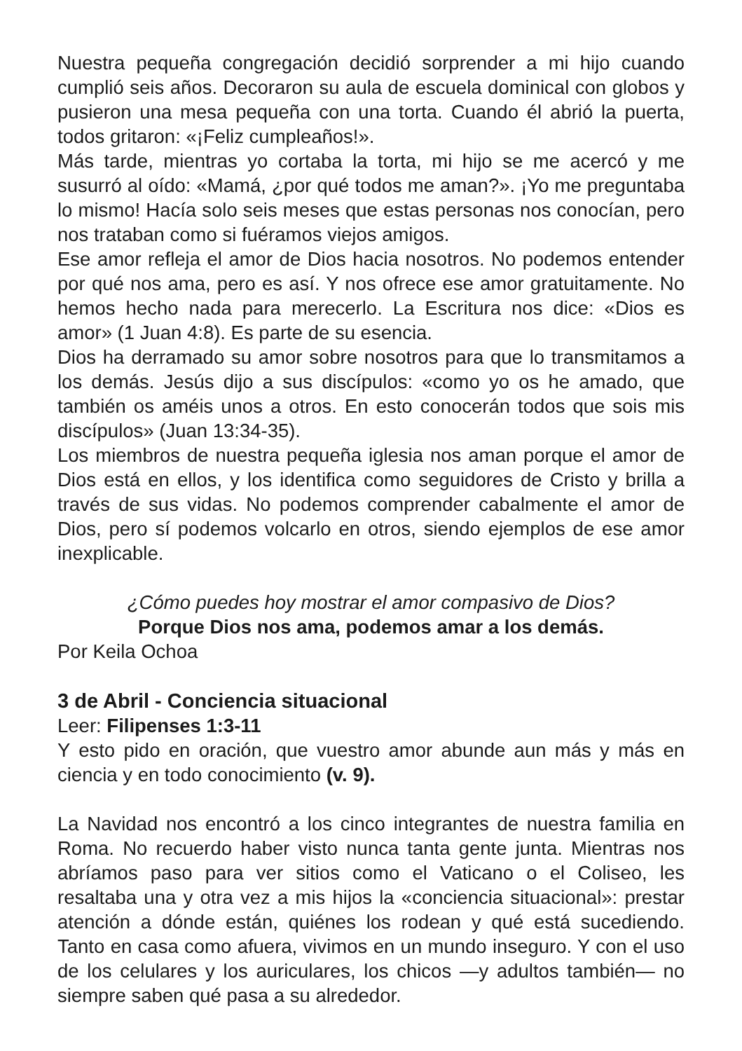Nuestra pequeña congregación decidió sorprender a mi hijo cuando cumplió seis años. Decoraron su aula de escuela dominical con globos y pusieron una mesa pequeña con una torta. Cuando él abrió la puerta, todos gritaron: «¡Feliz cumpleaños!».
Más tarde, mientras yo cortaba la torta, mi hijo se me acercó y me susurró al oído: «Mamá, ¿por qué todos me aman?». ¡Yo me preguntaba lo mismo! Hacía solo seis meses que estas personas nos conocían, pero nos trataban como si fuéramos viejos amigos.
Ese amor refleja el amor de Dios hacia nosotros. No podemos entender por qué nos ama, pero es así. Y nos ofrece ese amor gratuitamente. No hemos hecho nada para merecerlo. La Escritura nos dice: «Dios es amor» (1 Juan 4:8). Es parte de su esencia.
Dios ha derramado su amor sobre nosotros para que lo transmitamos a los demás. Jesús dijo a sus discípulos: «como yo os he amado, que también os améis unos a otros. En esto conocerán todos que sois mis discípulos» (Juan 13:34-35).
Los miembros de nuestra pequeña iglesia nos aman porque el amor de Dios está en ellos, y los identifica como seguidores de Cristo y brilla a través de sus vidas. No podemos comprender cabalmente el amor de Dios, pero sí podemos volcarlo en otros, siendo ejemplos de ese amor inexplicable.
¿Cómo puedes hoy mostrar el amor compasivo de Dios?
Porque Dios nos ama, podemos amar a los demás.
Por Keila Ochoa
3 de Abril - Conciencia situacional
Leer: Filipenses 1:3-11
Y esto pido en oración, que vuestro amor abunde aun más y más en ciencia y en todo conocimiento (v. 9).
La Navidad nos encontró a los cinco integrantes de nuestra familia en Roma. No recuerdo haber visto nunca tanta gente junta. Mientras nos abríamos paso para ver sitios como el Vaticano o el Coliseo, les resaltaba una y otra vez a mis hijos la «conciencia situacional»: prestar atención a dónde están, quiénes los rodean y qué está sucediendo. Tanto en casa como afuera, vivimos en un mundo inseguro. Y con el uso de los celulares y los auriculares, los chicos —y adultos también— no siempre saben qué pasa a su alrededor.